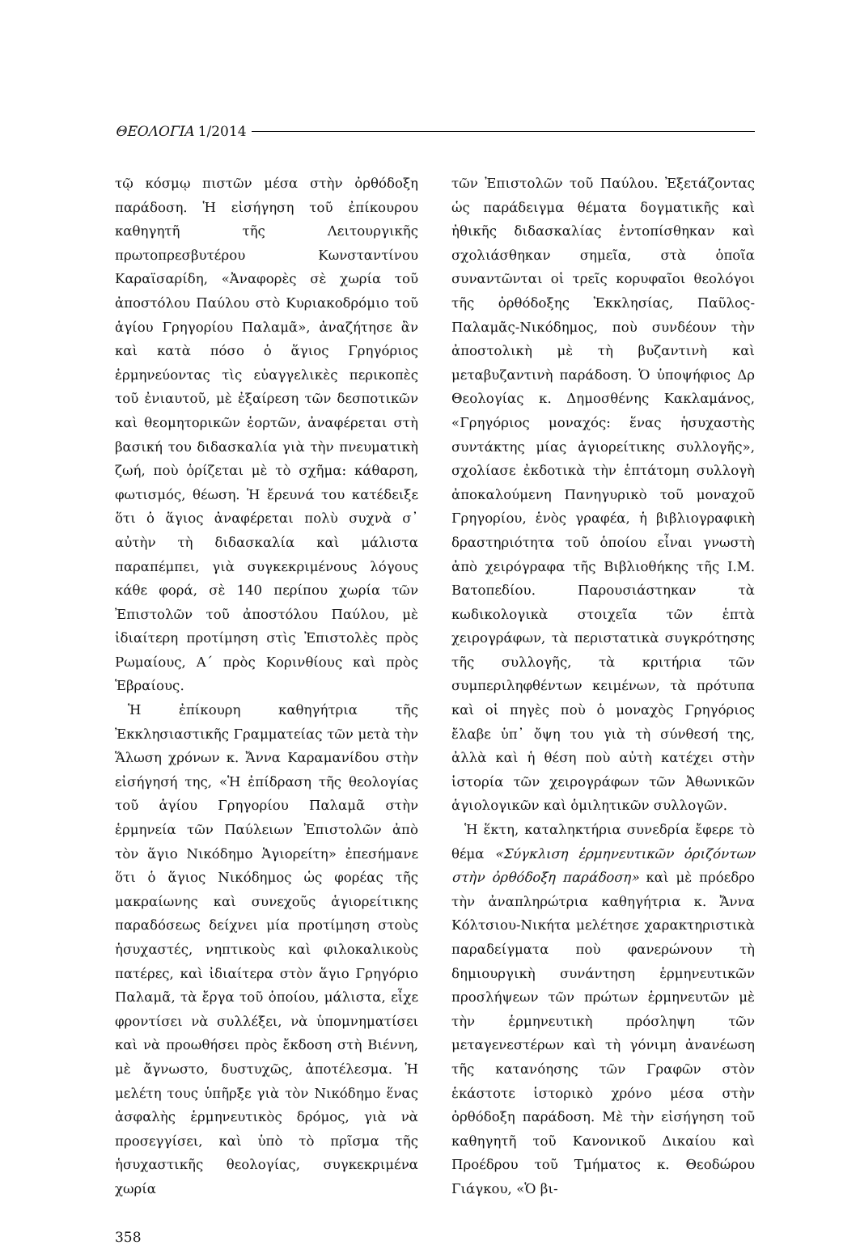ΘΕΟΛΟΓΙΑ 1/2014
τῷ κόσμῳ πιστῶν μέσα στὴν ὀρθόδοξη παράδοση. Ἡ εἰσήγηση τοῦ ἐπίκουρου καθηγητῆ τῆς Λειτουργικῆς πρωτοπρεσβυτέρου Κωνσταντίνου Καραϊσαρίδη, «Ἀναφορὲς σὲ χωρία τοῦ ἀποστόλου Παύλου στὸ Κυριακοδρόμιο τοῦ ἁγίου Γρηγορίου Παλαμᾶ», ἀναζήτησε ἂν καὶ κατὰ πόσο ὁ ἅγιος Γρηγόριος ἑρμηνεύοντας τὶς εὐαγγελικὲς περικοπὲς τοῦ ἐνιαυτοῦ, μὲ ἐξαίρεση τῶν δεσποτικῶν καὶ θεομητορικῶν ἑορτῶν, ἀναφέρεται στὴ βασική του διδασκαλία γιὰ τὴν πνευματικὴ ζωή, ποὺ ὁρίζεται μὲ τὸ σχῆμα: κάθαρση, φωτισμός, θέωση. Ἡ ἔρευνά του κατέδειξε ὅτι ὁ ἅγιος ἀναφέρεται πολὺ συχνὰ σ᾽ αὐτὴν τὴ διδασκαλία καὶ μάλιστα παραπέμπει, γιὰ συγκεκριμένους λόγους κάθε φορά, σὲ 140 περίπου χωρία τῶν Ἐπιστολῶν τοῦ ἀποστόλου Παύλου, μὲ ἰδιαίτερη προτίμηση στὶς Ἐπιστολὲς πρὸς Ρωμαίους, Α΄ πρὸς Κορινθίους καὶ πρὸς Ἑβραίους.
Ἡ ἐπίκουρη καθηγήτρια τῆς Ἐκκλησιαστικῆς Γραμματείας τῶν μετὰ τὴν Ἅλωση χρόνων κ. Ἄννα Καραμανίδου στὴν εἰσήγησή της, «Ἡ ἐπίδραση τῆς θεολογίας τοῦ ἁγίου Γρηγορίου Παλαμᾶ στὴν ἑρμηνεία τῶν Παύλειων Ἐπιστολῶν ἀπὸ τὸν ἅγιο Νικόδημο Ἁγιορείτη» ἐπεσήμανε ὅτι ὁ ἅγιος Νικόδημος ὡς φορέας τῆς μακραίωνης καὶ συνεχοῦς ἁγιορείτικης παραδόσεως δείχνει μία προτίμηση στοὺς ἡσυχαστές, νηπτικοὺς καὶ φιλοκαλικοὺς πατέρες, καὶ ἰδιαίτερα στὸν ἅγιο Γρηγόριο Παλαμᾶ, τὰ ἔργα τοῦ ὁποίου, μάλιστα, εἶχε φροντίσει νὰ συλλέξει, νὰ ὑπομνηματίσει καὶ νὰ προωθήσει πρὸς ἔκδοση στὴ Βιέννη, μὲ ἄγνωστο, δυστυχῶς, ἀποτέλεσμα. Ἡ μελέτη τους ὑπῆρξε γιὰ τὸν Νικόδημο ἕνας ἀσφαλὴς ἑρμηνευτικὸς δρόμος, γιὰ νὰ προσεγγίσει, καὶ ὑπὸ τὸ πρῖσμα τῆς ἡσυχαστικῆς θεολογίας, συγκεκριμένα χωρία
τῶν Ἐπιστολῶν τοῦ Παύλου. Ἐξετάζοντας ὡς παράδειγμα θέματα δογματικῆς καὶ ἠθικῆς διδασκαλίας ἐντοπίσθηκαν καὶ σχολιάσθηκαν σημεῖα, στὰ ὁποῖα συναντῶνται οἱ τρεῖς κορυφαῖοι θεολόγοι τῆς ὀρθόδοξης Ἐκκλησίας, Παῦλος-Παλαμᾶς-Νικόδημος, ποὺ συνδέουν τὴν ἀποστολικὴ μὲ τὴ βυζαντινὴ καὶ μεταβυζαντινὴ παράδοση. Ὁ ὑποψήφιος Δρ Θεολογίας κ. Δημοσθένης Κακλαμάνος, «Γρηγόριος μοναχός: ἕνας ἡσυχαστὴς συντάκτης μίας ἁγιορείτικης συλλογῆς», σχολίασε ἐκδοτικὰ τὴν ἑπτάτομη συλλογὴ ἀποκαλούμενη Πανηγυρικὸ τοῦ μοναχοῦ Γρηγορίου, ἑνὸς γραφέα, ἡ βιβλιογραφικὴ δραστηριότητα τοῦ ὁποίου εἶναι γνωστὴ ἀπὸ χειρόγραφα τῆς Βιβλιοθήκης τῆς Ι.Μ. Βατοπεδίου. Παρουσιάστηκαν τὰ κωδικολογικὰ στοιχεῖα τῶν ἑπτὰ χειρογράφων, τὰ περιστατικὰ συγκρότησης τῆς συλλογῆς, τὰ κριτήρια τῶν συμπεριληφθέντων κειμένων, τὰ πρότυπα καὶ οἱ πηγὲς ποὺ ὁ μοναχὸς Γρηγόριος ἔλαβε ὑπ᾽ ὄψη του γιὰ τὴ σύνθεσή της, ἀλλὰ καὶ ἡ θέση ποὺ αὐτὴ κατέχει στὴν ἱστορία τῶν χειρογράφων τῶν Ἀθωνικῶν ἁγιολογικῶν καὶ ὁμιλητικῶν συλλογῶν.
Ἡ ἕκτη, καταληκτήρια συνεδρία ἔφερε τὸ θέμα «Σύγκλιση ἑρμηνευτικῶν ὁριζόντων στὴν ὀρθόδοξη παράδοση» καὶ μὲ πρόεδρο τὴν ἀναπληρώτρια καθηγήτρια κ. Ἄννα Κόλτσιου-Νικήτα μελέτησε χαρακτηριστικὰ παραδείγματα ποὺ φανερώνουν τὴ δημιουργικὴ συνάντηση ἑρμηνευτικῶν προσλήψεων τῶν πρώτων ἑρμηνευτῶν μὲ τὴν ἑρμηνευτικὴ πρόσληψη τῶν μεταγενεστέρων καὶ τὴ γόνιμη ἀνανέωση τῆς κατανόησης τῶν Γραφῶν στὸν ἑκάστοτε ἱστορικὸ χρόνο μέσα στὴν ὀρθόδοξη παράδοση. Μὲ τὴν εἰσήγηση τοῦ καθηγητῆ τοῦ Κανονικοῦ Δικαίου καὶ Προέδρου τοῦ Τμήματος κ. Θεοδώρου Γιάγκου, «Ὁ βι-
358